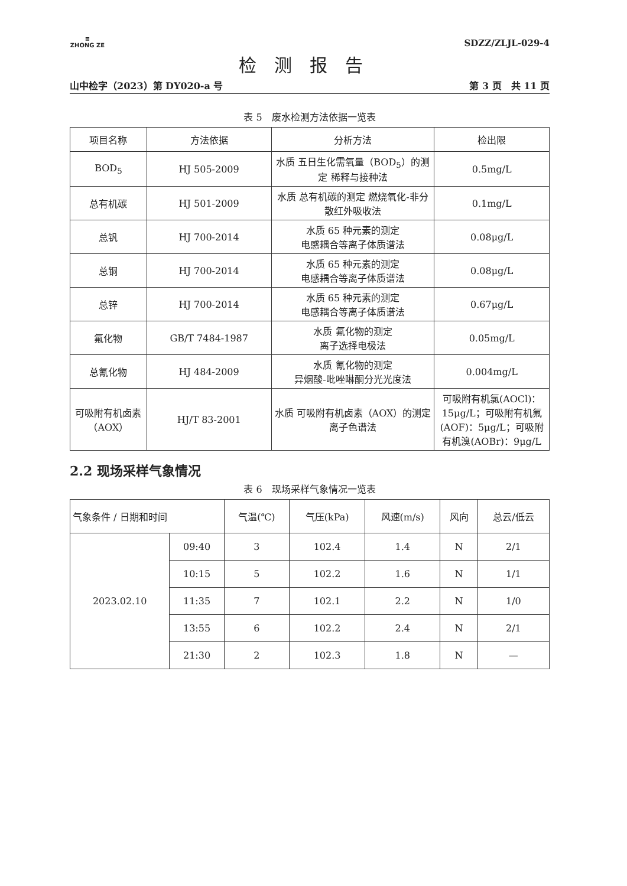≡
ZHONG ZE
SDZZ/ZLJL-029-4
检测报告
山中检字（2023）第 DY020-a 号 第 3 页　共 11 页
表 5　废水检测方法依据一览表
| 项目名称 | 方法依据 | 分析方法 | 检出限 |
| --- | --- | --- | --- |
| BOD<sub>5</sub> | HJ 505-2009 | 水质 五日生化需氧量（BOD<sub>5</sub>）的测定 稀释与接种法 | 0.5mg/L |
| 总有机碳 | HJ 501-2009 | 水质 总有机碳的测定 燃烧氧化-非分散红外吸收法 | 0.1mg/L |
| 总钒 | HJ 700-2014 | 水质 65 种元素的测定 电感耦合等离子体质谱法 | 0.08μg/L |
| 总铜 | HJ 700-2014 | 水质 65 种元素的测定 电感耦合等离子体质谱法 | 0.08μg/L |
| 总锌 | HJ 700-2014 | 水质 65 种元素的测定 电感耦合等离子体质谱法 | 0.67μg/L |
| 氟化物 | GB/T 7484-1987 | 水质 氟化物的测定 离子选择电极法 | 0.05mg/L |
| 总氰化物 | HJ 484-2009 | 水质 氰化物的测定 异烟酸-吡唑啉酮分光光度法 | 0.004mg/L |
| 可吸附有机卤素（AOX） | HJ/T 83-2001 | 水质 可吸附有机卤素（AOX）的测定 离子色谱法 | 可吸附有机氯(AOCl)：15μg/L；可吸附有机氟(AOF)：5μg/L；可吸附有机溴(AOBr)：9μg/L |
2.2 现场采样气象情况
表 6　现场采样气象情况一览表
| 气象条件 / 日期和时间 | | 气温(℃) | 气压(kPa) | 风速(m/s) | 风向 | 总云/低云 |
| --- | --- | --- | --- | --- | --- | --- |
| 2023.02.10 | 09:40 | 3 | 102.4 | 1.4 | N | 2/1 |
| | 10:15 | 5 | 102.2 | 1.6 | N | 1/1 |
| | 11:35 | 7 | 102.1 | 2.2 | N | 1/0 |
| | 13:55 | 6 | 102.2 | 2.4 | N | 2/1 |
| | 21:30 | 2 | 102.3 | 1.8 | N | — |